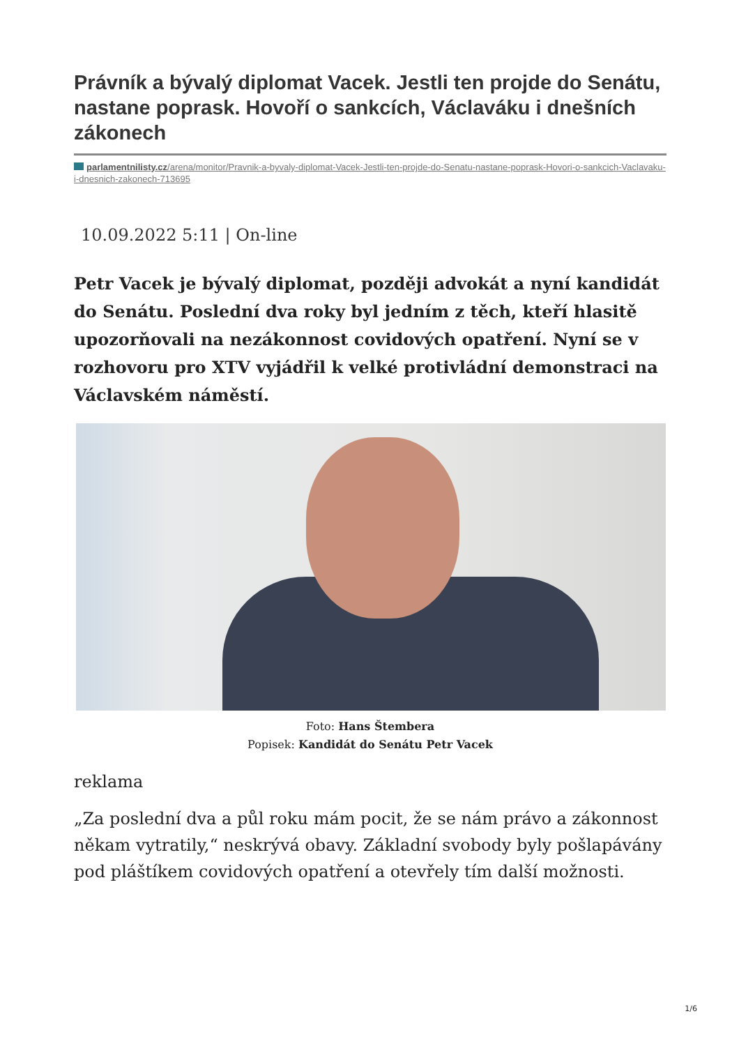Právník a bývalý diplomat Vacek. Jestli ten projde do Senátu, nastane poprask. Hovoří o sankcích, Václaváku i dnešních zákonech
parlamentnilisty.cz/arena/monitor/Pravnik-a-byvaly-diplomat-Vacek-Jestli-ten-projde-do-Senatu-nastane-poprask-Hovori-o-sankcich-Vaclavaku-i-dnesnich-zakonech-713695
10.09.2022 5:11 | On-line
Petr Vacek je bývalý diplomat, později advokát a nyní kandidát do Senátu. Poslední dva roky byl jedním z těch, kteří hlasitě upozorňovali na nezákonnost covidových opatření. Nyní se v rozhovoru pro XTV vyjádřil k velké protivládní demonstraci na Václavském náměstí.
Foto: Hans Štembera
Popisek: Kandidát do Senátu Petr Vacek
reklama
„Za poslední dva a půl roku mám pocit, že se nám právo a zákonnost někam vytratily,“ neskrývá obavy. Základní svobody byly pošlapávány pod pláštíkem covidových opatření a otevřely tím další možnosti.
1/6